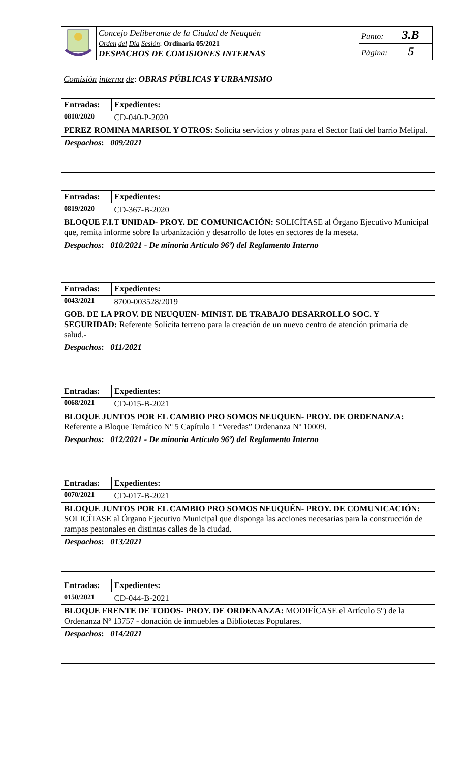| | Concejo Deliberante de la Ciudad de Neuquén Orden del Día Sesión : Ordinaria 05/2021 DESPACHOS DE COMISIONES INTERNAS | Punto: 3.B |
| | | Página: 5 |
Comisión interna de: OBRAS PÚBLICAS Y URBANISMO
| Entradas: | Expedientes: |
| 0810/2020 | CD-040-P-2020 |
| PEREZ ROMINA MARISOL Y OTROS: Solicita servicios y obras para el Sector Itatí del barrio Melipal. | |
| Despachos : 009/2021 | |
| Entradas: | Expedientes: |
| 0819/2020 | CD-367-B-2020 |
| BLOQUE F.I.T UNIDAD- PROY. DE COMUNICACIÓN: SOLICÍTASE al Órgano Ejecutivo Municipal que, remita informe sobre la urbanización y desarrollo de lotes en sectores de la meseta. | |
| Despachos : 010/2021 - De minoría Artículo 96º) del Reglamento Interno | |
| Entradas: | Expedientes: |
| 0043/2021 | 8700-003528/2019 |
| GOB. DE LA PROV. DE NEUQUEN- MINIST. DE TRABAJO DESARROLLO SOC. Y SEGURIDAD: Referente Solicita terreno para la creación de un nuevo centro de atención primaria de salud.- | |
| Despachos : 011/2021 | |
| Entradas: | Expedientes: |
| 0068/2021 | CD-015-B-2021 |
| BLOQUE JUNTOS POR EL CAMBIO PRO SOMOS NEUQUEN- PROY. DE ORDENANZA: Referente a Bloque Temático Nº 5 Capítulo 1 “Veredas” Ordenanza Nº 10009. | |
| Despachos : 012/2021 - De minoría Artículo 96º) del Reglamento Interno | |
| Entradas: | Expedientes: |
| 0070/2021 | CD-017-B-2021 |
| BLOQUE JUNTOS POR EL CAMBIO PRO SOMOS NEUQUÉN- PROY. DE COMUNICACIÓN: SOLICÍTASE al Órgano Ejecutivo Municipal que disponga las acciones necesarias para la construcción de rampas peatonales en distintas calles de la ciudad. | |
| Despachos : 013/2021 | |
| Entradas: | Expedientes: |
| 0150/2021 | CD-044-B-2021 |
| BLOQUE FRENTE DE TODOS- PROY. DE ORDENANZA: MODIFÍCASE el Artículo 5º) de la Ordenanza Nº 13757 - donación de inmuebles a Bibliotecas Populares. | |
| Despachos : 014/2021 | |